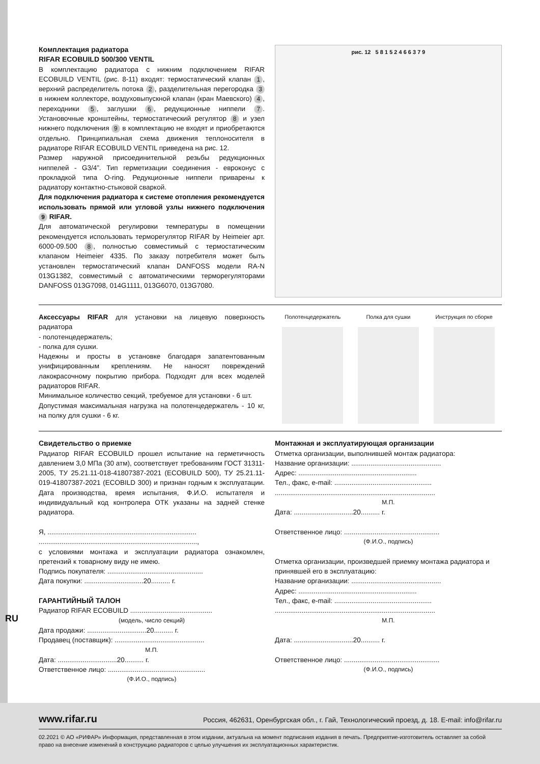RU
Комплектация радиатора
RIFAR ECOBUILD 500/300 VENTIL
В комплектацию радиатора с нижним подключением RIFAR ECOBUILD VENTIL (рис. 8-11) входят: термостатический клапан 1, верхний распределитель потока 2, разделительная перегородка 3 в нижнем коллекторе, воздухо­выпускной клапан (кран Маевского) 4, переходники 5, заглушки 6, редукционные ниппели 7. Установочные кронштейны, термостатический регулятор 8 и узел нижнего подключения 9 в комплектацию не входят и приобретаются отдельно. Принципиальная схема движения теплоносителя в радиаторе RIFAR ECOBUILD VENTIL приведена на рис. 12.
Размер наружной присоединительной резьбы редукционных ниппелей - G3/4”. Тип герметизации соединения - евроконус с прокладкой типа O-ring. Редукционные ниппели приварены к радиатору контактно-стыковой сваркой.
Для подключения радиатора к системе отопления рекомендуется использовать прямой или угловой узлы нижнего подключения 9 RIFAR.
Для автоматической регулировки температуры в помещении рекомендуется использовать терморегулятор RIFAR by Heimeier арт. 6000-09.500 8, полностью совместимый с термостатическим клапаном Heimeier 4335. По заказу потребителя может быть установлен термостатический клапан DANFOSS модели RA-N 013G1382, совместимый с автоматическими терморегуляторами DANFOSS 013G7098, 014G1111, 013G6070, 013G7080.
рис. 12 5 8 1 5 2 4 6 6 3 7 9
Аксессуары RIFAR для установки на лицевую поверхность радиатора
- полотенцедержатель;
- полка для сушки.
Надежны и просты в установке благодаря запатентованным унифицированным креплениям. Не наносят повреждений лакокрасочному покрытию прибора. Подходят для всех моделей радиаторов RIFAR.
Минимальное количество секций, требуемое для установки - 6 шт.
Допустимая максимальная нагрузка на полотенцедержатель - 10 кг, на полку для сушки - 6 кг.
Полотенцедержатель Полка для сушки Инструкция по сборке
Свидетельство о приемке
Радиатор RIFAR ECOBUILD прошел испытание на герметичность давлением 3,0 МПа (30 атм), соответствует требованиям ГОСТ 31311-2005, ТУ 25.21.11-018-41807387-2021 (ECOBUILD 500), ТУ 25.21.11-019-41807387-2021 (ECOBILD 300) и признан годным к эксплуатации. Дата производства, время испытания, Ф.И.О. испытателя и индивидуальный код контролера ОТК указаны на задней стенке радиатора.
Я, ..............................................................................
...................................................................................,
с условиями монтажа и эксплуатации радиатора ознакомлен, претензий к товарному виду не имею.
Подпись покупателя: ..................................................
Дата покупки: ...............................20.......... г.
ГАРАНТИЙНЫЙ ТАЛОН
Радиатор RIFAR ECOBUILD ...........................................
(модель, число секций)
Дата продажи: ...............................20.......... г.
Продавец (поставщик): ...............................................
М.П.
Дата: ...............................20.......... г.
Ответственное лицо: ...................................................
(Ф.И.О., подпись)
Монтажная и эксплуатирующая организации
Отметка организации, выполнившей монтаж радиатора:
Название организации: ...............................................
Адрес: ..............................................................
Тел., факс, e-mail: ...................................................
....................................................................................
М.П.
Дата: ...............................20.......... г.
Ответственное лицо: ..................................................
(Ф.И.О., подпись)
Отметка организации, произведшей приемку монтажа радиатора и принявшей его в эксплуатацию:
Название организации: ...............................................
Адрес: ..............................................................
Тел., факс, e-mail: ...................................................
....................................................................................
М.П.
Дата: ...............................20.......... г.
Ответственное лицо: ..................................................
(Ф.И.О., подпись)
www.rifar.ru Россия, 462631, Оренбургская обл., г. Гай, Технологический проезд, д. 18. E-mail: info@rifar.ru
02.2021 © АО «РИФАР» Информация, представленная в этом издании, актуальна на момент подписания издания в печать. Предприятие-изготовитель оставляет за собой право на внесение изменений в конструкцию радиаторов с целью улучшения их эксплуатационных характеристик.